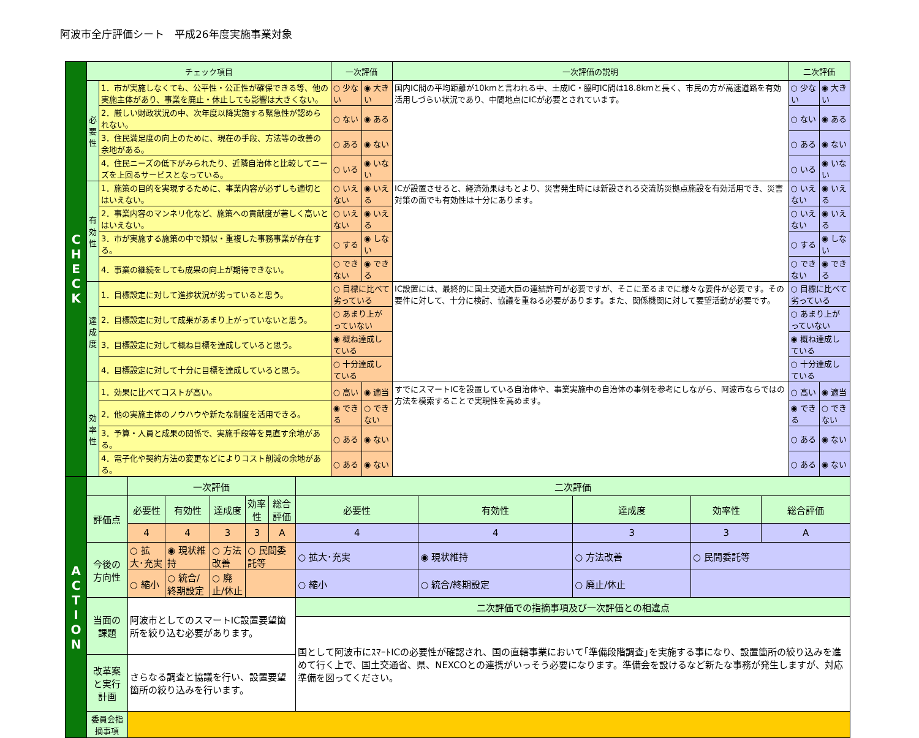阿波市全庁評価シート　平成26年度実施事業対象
| C H E C K | チェック項目 | | 一次評価 | | 一次評価の説明 | 二次評価 | |
| | 必 要 性 | 1．市が実施しなくても、公平性・公正性が確保できる等、他の実施主体があり、事業を廃止・休止しても影響は大きくない。 | ○ 少ない | ◉ 大きい | 国内IC間の平均距離が10kmと言われる中、土成IC・脇町IC間は18.8kmと長く、市民の方が高速道路を有効活用しづらい状況であり、中間地点にICが必要とされています。 | ○ 少ない | ◉ 大きい |
| | | 2．厳しい財政状況の中、次年度以降実施する緊急性が認められない。 | ○ ない | ◉ ある | | ○ ない | ◉ ある |
| | | 3．住民満足度の向上のために、現在の手段、方法等の改善の余地がある。 | ○ ある | ◉ ない | | ○ ある | ◉ ない |
| | | 4．住民ニーズの低下がみられたり、近隣自治体と比較してニーズを上回るサービスとなっている。 | ○ いる | ◉ いない | | ○ いる | ◉ いない |
| | 有 効 性 | 1．施策の目的を実現するために、事業内容が必ずしも適切とはいえない。 | ○ いえない | ◉ いえる | ICが設置させると、経済効果はもとより、災害発生時には新設される交流防災拠点施設を有効活用でき、災害対策の面でも有効性は十分にあります。 | ○ いえない | ◉ いえる |
| | | 2．事業内容のマンネリ化など、施策への貢献度が著しく高いとはいえない。 | ○ いえない | ◉ いえる | | ○ いえない | ◉ いえる |
| | | 3．市が実施する施策の中で類似・重複した事務事業が存在する。 | ○ する | ◉ しない | | ○ する | ◉ しない |
| | | 4．事業の継続をしても成果の向上が期待できない。 | ○ できない | ◉ できる | | ○ できない | ◉ できる |
| | 達 成 度 | 1．目標設定に対して進捗状況が劣っていると思う。 | ○ 目標に比べて劣っている | | IC設置には、最終的に国土交通大臣の連結許可が必要ですが、そこに至るまでに様々な要件が必要です。その要件に対して、十分に検討、協議を重ねる必要があります。また、関係機関に対して要望活動が必要です。 | ○ 目標に比べて劣っている | |
| | | 2．目標設定に対して成果があまり上がっていないと思う。 | ○ あまり上がっていない | | | ○ あまり上がっていない | |
| | | 3．目標設定に対して概ね目標を達成していると思う。 | ◉ 概ね達成している | | | ◉ 概ね達成している | |
| | | 4．目標設定に対して十分に目標を達成していると思う。 | ○ 十分達成している | | | ○ 十分達成している | |
| | 効 率 性 | 1．効果に比べてコストが高い。 | ○ 高い | ◉ 適当 | すでにスマートICを設置している自治体や、事業実施中の自治体の事例を参考にしながら、阿波市ならではの方法を模索することで実現性を高めます。 | ○ 高い | ◉ 適当 |
| | | 2．他の実施主体のノウハウや新たな制度を活用できる。 | ◉ できる | ○ できない | | ◉ できる | ○ できない |
| | | 3．予算・人員と成果の関係で、実施手段等を見直す余地がある。 | ○ ある | ◉ ない | | ○ ある | ◉ ない |
| | | 4．電子化や契約方法の変更などによりコスト削減の余地がある。 | ○ ある | ◉ ない | | ○ ある | ◉ ない |
| A C T I O N | | 一次評価 | | | | | 二次評価 | | | | |
| | 評価点 | 必要性 | 有効性 | 達成度 | 効率性 | 総合評価 | 必要性 | 有効性 | 達成度 | 効率性 | 総合評価 |
| | | 4 | 4 | 3 | 3 | A | 4 | 4 | 3 | 3 | A |
| | 今後の方向性 | ○ 拡大･充実 | ◉ 現状維持 | ○ 方法改善 | ○ 民間委託等 | | ○ 拡大･充実 | ◉ 現状維持 | ○ 方法改善 | ○ 民間委託等 | |
| | | ○ 縮小 | ○ 統合/終期設定 | ○ 廃止/休止 | | | ○ 縮小 | ○ 統合/終期設定 | ○ 廃止/休止 | | |
| | 当面の課題 | 阿波市としてのスマートIC設置要望箇所を絞り込む必要があります。 | | | | | 二次評価での指摘事項及び一次評価との相違点 | | | | |
| | | | | | | | 国として阿波市にｽﾏｰﾄICの必要性が確認され、国の直轄事業において｢準備段階調査｣を実施する事になり、設置箇所の絞り込みを進めて行く上で、国土交通省、県、NEXCOとの連携がいっそう必要になります。準備会を設けるなど新たな事務が発生しますが、対応準備を図ってください。 | | | | |
| | 改革案と実行計画 | さらなる調査と協議を行い、設置要望箇所の絞り込みを行います。 | | | | | | | | | |
| | 委員会指摘事項 | | | | | | | | | | |